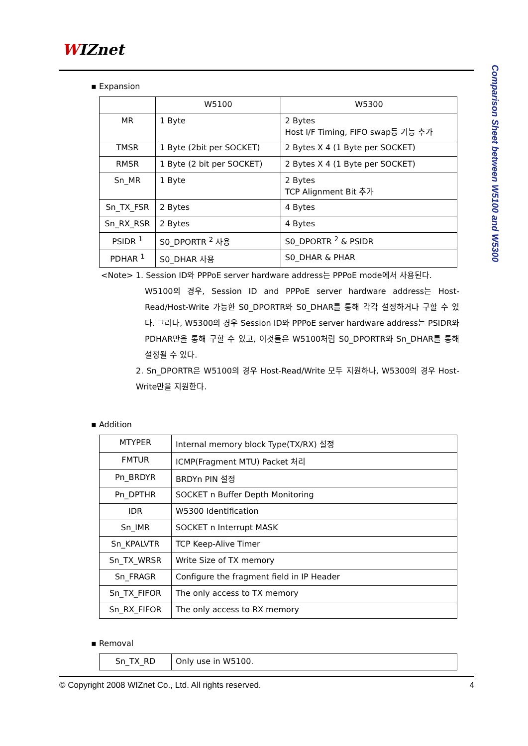WIZnet
Comparison Sheet between W5100 and W5300
▪ Expansion
| | W5100 | W5300 |
| --- | --- | --- |
| MR | 1 Byte | 2 Bytes Host I/F Timing, FIFO swap등 기능 추가 |
| TMSR | 1 Byte (2bit per SOCKET) | 2 Bytes X 4 (1 Byte per SOCKET) |
| RMSR | 1 Byte (2 bit per SOCKET) | 2 Bytes X 4 (1 Byte per SOCKET) |
| Sn_MR | 1 Byte | 2 Bytes TCP Alignment Bit 추가 |
| Sn_TX_FSR | 2 Bytes | 4 Bytes |
| Sn_RX_RSR | 2 Bytes | 4 Bytes |
| PSIDR <sup>1</sup> | S0_DPORTR <sup>2</sup> 사용 | S0_DPORTR <sup>2</sup> & PSIDR |
| PDHAR <sup>1</sup> | S0_DHAR 사용 | S0_DHAR & PHAR |
<Note> 1. Session ID와 PPPoE server hardware address는 PPPoE mode에서 사용된다.
W5100의 경우, Session ID and PPPoE server hardware address는 Host-Read/Host-Write 가능한 S0_DPORTR와 S0_DHAR를 통해 각각 설정하거나 구할 수 있다. 그러나, W5300의 경우 Session ID와 PPPoE server hardware address는 PSIDR와 PDHAR만을 통해 구할 수 있고, 이것들은 W5100처럼 S0_DPORTR와 Sn_DHAR를 통해 설정될 수 있다.
2. Sn_DPORTR은 W5100의 경우 Host-Read/Write 모두 지원하나, W5300의 경우 Host-Write만을 지원한다.
▪ Addition
| MTYPER | Internal memory block Type(TX/RX) 설정 |
| FMTUR | ICMP(Fragment MTU) Packet 처리 |
| Pn_BRDYR | BRDYn PIN 설정 |
| Pn_DPTHR | SOCKET n Buffer Depth Monitoring |
| IDR | W5300 Identification |
| Sn_IMR | SOCKET n Interrupt MASK |
| Sn_KPALVTR | TCP Keep-Alive Timer |
| Sn_TX_WRSR | Write Size of TX memory |
| Sn_FRAGR | Configure the fragment field in IP Header |
| Sn_TX_FIFOR | The only access to TX memory |
| Sn_RX_FIFOR | The only access to RX memory |
▪ Removal
| Sn_TX_RD | Only use in W5100. |
© Copyright 2008 WIZnet Co., Ltd. All rights reserved. 4